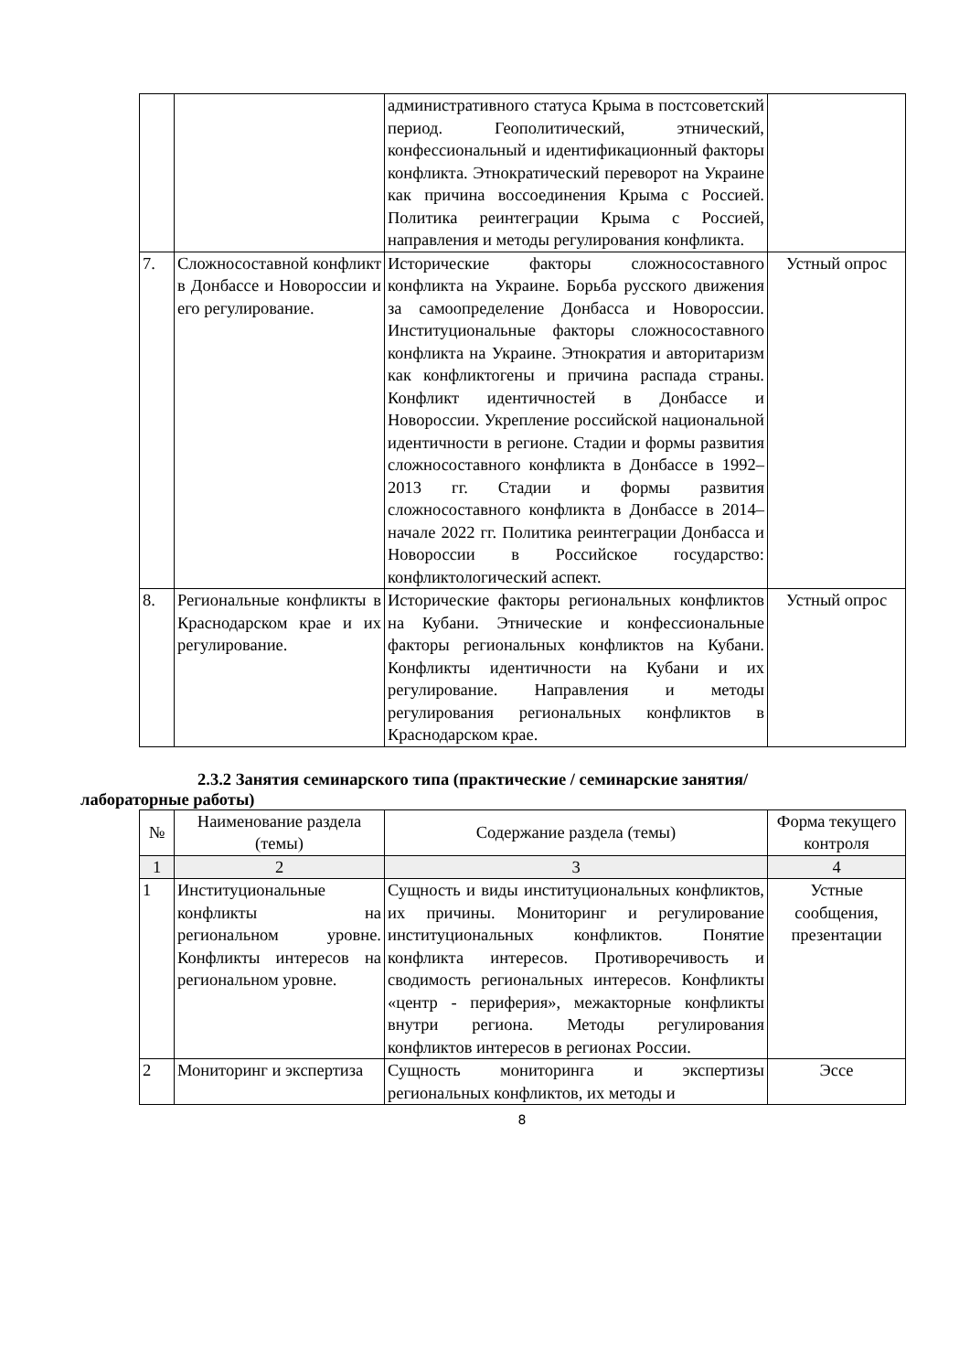| | | административного статуса Крыма в постсоветский период. Геополитический, этнический, конфессиональный и идентификационный факторы конфликта. Этнократический переворот на Украине как причина воссоединения Крыма с Россией. Политика реинтеграции Крыма с Россией, направления и методы регулирования конфликта. | |
| 7. | Сложносоставной конфликт в Донбассе и Новороссии и его регулирование. | Исторические факторы сложносоставного конфликта на Украине. Борьба русского движения за самоопределение Донбасса и Новороссии. Институциональные факторы сложносоставного конфликта на Украине. Этнократия и авторитаризм как конфликтогены и причина распада страны. Конфликт идентичностей в Донбассе и Новороссии. Укрепление российской национальной идентичности в регионе. Стадии и формы развития сложносоставного конфликта в Донбассе в 1992–2013 гг. Стадии и формы развития сложносоставного конфликта в Донбассе в 2014–начале 2022 гг. Политика реинтеграции Донбасса и Новороссии в Российское государство: конфликтологический аспект. | Устный опрос |
| 8. | Региональные конфликты в Краснодарском крае и их регулирование. | Исторические факторы региональных конфликтов на Кубани. Этнические и конфессиональные факторы региональных конфликтов на Кубани. Конфликты идентичности на Кубани и их регулирование. Направления и методы регулирования региональных конфликтов в Краснодарском крае. | Устный опрос |
2.3.2 Занятия семинарского типа (практические / семинарские занятия/
лабораторные работы)
| № | Наименование раздела (темы) | Содержание раздела (темы) | Форма текущего контроля |
| --- | --- | --- | --- |
| 1 | 2 | 3 | 4 |
| 1 | Институциональные конфликты на региональном уровне. Конфликты интересов на региональном уровне. | Сущность и виды институциональных конфликтов, их причины. Мониторинг и регулирование институциональных конфликтов. Понятие конфликта интересов. Противоречивость и сводимость региональных интересов. Конфликты «центр - периферия», межакторные конфликты внутри региона. Методы регулирования конфликтов интересов в регионах России. | Устные сообщения, презентации |
| 2 | Мониторинг и экспертиза | Сущность мониторинга и экспертизы региональных конфликтов, их методы и | Эссе |
8